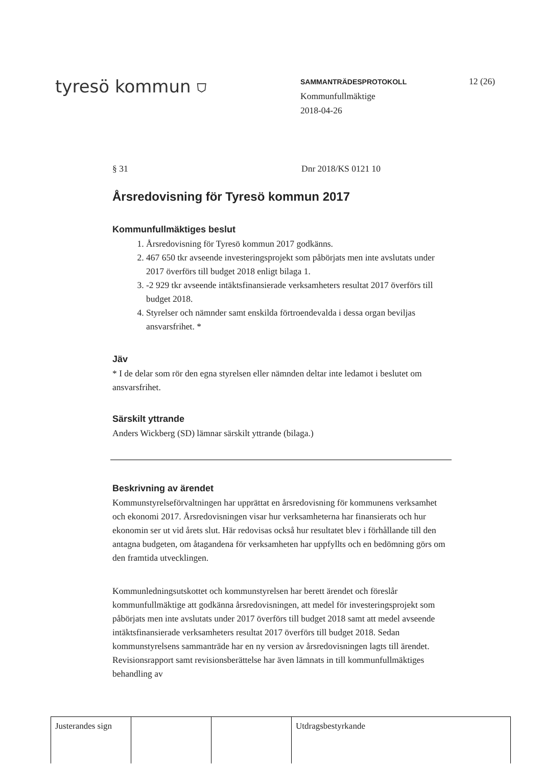tyresö kommun ⛉
SAMMANTRÄDESPROTOKOLL
Kommunfullmäktige
2018-04-26
12 (26)
§ 31 Dnr 2018/KS 0121 10
Årsredovisning för Tyresö kommun 2017
Kommunfullmäktiges beslut
1. Årsredovisning för Tyresö kommun 2017 godkänns.
2. 467 650 tkr avseende investeringsprojekt som påbörjats men inte avslutats under 2017 överförs till budget 2018 enligt bilaga 1.
3. -2 929 tkr avseende intäktsfinansierade verksamheters resultat 2017 överförs till budget 2018.
4. Styrelser och nämnder samt enskilda förtroendevalda i dessa organ beviljas ansvarsfrihet. *
Jäv
* I de delar som rör den egna styrelsen eller nämnden deltar inte ledamot i beslutet om ansvarsfrihet.
Särskilt yttrande
Anders Wickberg (SD) lämnar särskilt yttrande (bilaga.)
Beskrivning av ärendet
Kommunstyrelseförvaltningen har upprättat en årsredovisning för kommunens verksamhet och ekonomi 2017. Årsredovisningen visar hur verksamheterna har finansierats och hur ekonomin ser ut vid årets slut. Här redovisas också hur resultatet blev i förhållande till den antagna budgeten, om åtagandena för verksamheten har uppfyllts och en bedömning görs om den framtida utvecklingen.
Kommunledningsutskottet och kommunstyrelsen har berett ärendet och föreslår kommunfullmäktige att godkänna årsredovisningen, att medel för investeringsprojekt som påbörjats men inte avslutats under 2017 överförs till budget 2018 samt att medel avseende intäktsfinansierade verksamheters resultat 2017 överförs till budget 2018. Sedan kommunstyrelsens sammanträde har en ny version av årsredovisningen lagts till ärendet. Revisionsrapport samt revisionsberättelse har även lämnats in till kommunfullmäktiges behandling av
| Justerandes sign | | | Utdragsbestyrkande |